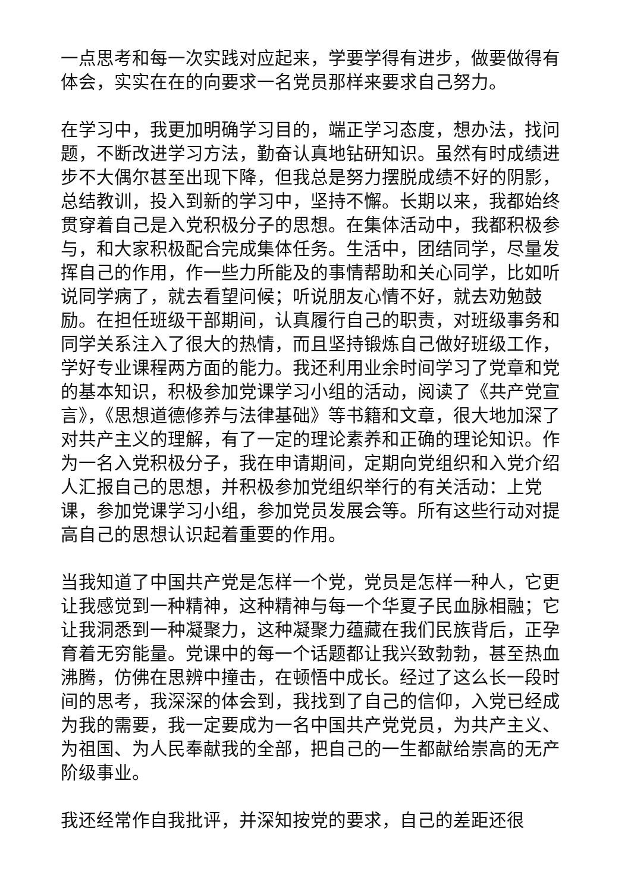一点思考和每一次实践对应起来，学要学得有进步，做要做得有体会，实实在在的向要求一名党员那样来要求自己努力。
在学习中，我更加明确学习目的，端正学习态度，想办法，找问题，不断改进学习方法，勤奋认真地钻研知识。虽然有时成绩进步不大偶尔甚至出现下降，但我总是努力摆脱成绩不好的阴影，总结教训，投入到新的学习中，坚持不懈。长期以来，我都始终贯穿着自己是入党积极分子的思想。在集体活动中，我都积极参与，和大家积极配合完成集体任务。生活中，团结同学，尽量发挥自己的作用，作一些力所能及的事情帮助和关心同学，比如听说同学病了，就去看望问候；听说朋友心情不好，就去劝勉鼓励。在担任班级干部期间，认真履行自己的职责，对班级事务和同学关系注入了很大的热情，而且坚持锻炼自己做好班级工作，学好专业课程两方面的能力。我还利用业余时间学习了党章和党的基本知识，积极参加党课学习小组的活动，阅读了《共产党宣言》，《思想道德修养与法律基础》等书籍和文章，很大地加深了对共产主义的理解，有了一定的理论素养和正确的理论知识。作为一名入党积极分子，我在申请期间，定期向党组织和入党介绍人汇报自己的思想，并积极参加党组织举行的有关活动：上党课，参加党课学习小组，参加党员发展会等。所有这些行动对提高自己的思想认识起着重要的作用。
当我知道了中国共产党是怎样一个党，党员是怎样一种人，它更让我感觉到一种精神，这种精神与每一个华夏子民血脉相融；它让我洞悉到一种凝聚力，这种凝聚力蕴藏在我们民族背后，正孕育着无穷能量。党课中的每一个话题都让我兴致勃勃，甚至热血沸腾，仿佛在思辨中撞击，在顿悟中成长。经过了这么长一段时间的思考，我深深的体会到，我找到了自己的信仰，入党已经成为我的需要，我一定要成为一名中国共产党党员，为共产主义、为祖国、为人民奉献我的全部，把自己的一生都献给崇高的无产阶级事业。
我还经常作自我批评，并深知按党的要求，自己的差距还很